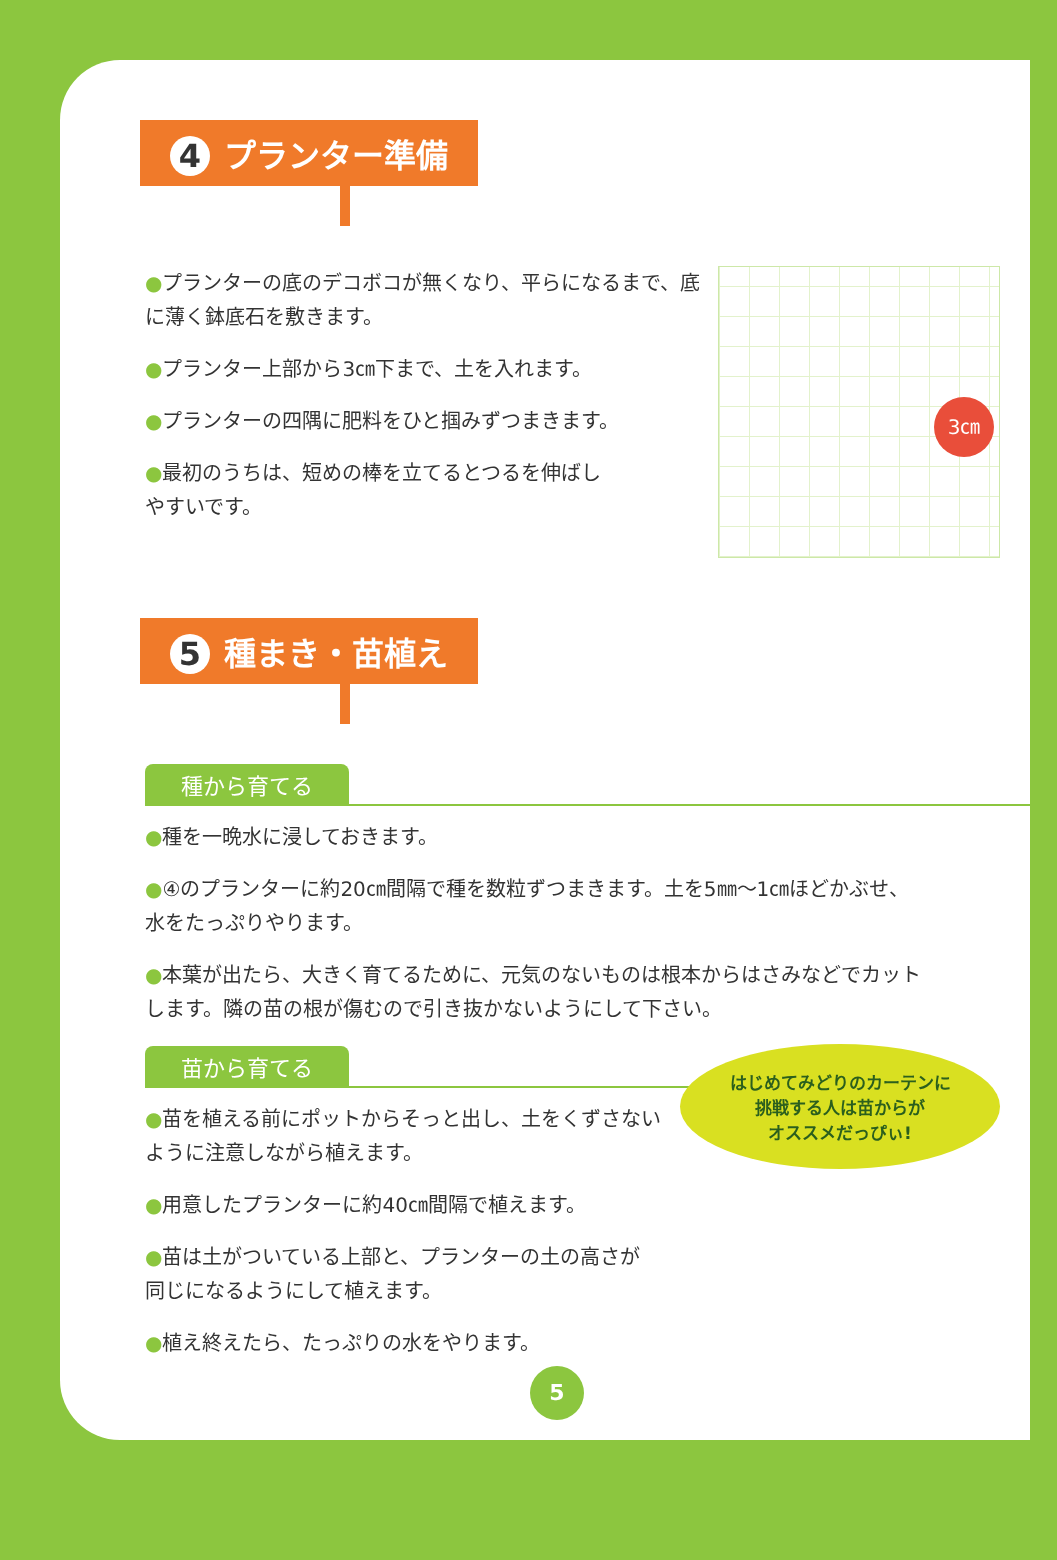4 プランター準備
3㎝
●プランターの底のデコボコが無くなり、平らになるまで、底
に薄く鉢底石を敷きます。
●プランター上部から3㎝下まで、土を入れます。
●プランターの四隅に肥料をひと掴みずつまきます。
●最初のうちは、短めの棒を立てるとつるを伸ばし
やすいです。
5 種まき・苗植え
種から育てる
●種を一晩水に浸しておきます。
●④のプランターに約20㎝間隔で種を数粒ずつまきます。土を5㎜～1㎝ほどかぶせ、
水をたっぷりやります。
●本葉が出たら、大きく育てるために、元気のないものは根本からはさみなどでカット
します。隣の苗の根が傷むので引き抜かないようにして下さい。
はじめてみどりのカーテンに
挑戦する人は苗からが
オススメだっぴぃ!
苗から育てる
●苗を植える前にポットからそっと出し、土をくずさない
ように注意しながら植えます。
●用意したプランターに約40㎝間隔で植えます。
●苗は土がついている上部と、プランターの土の高さが
同じになるようにして植えます。
●植え終えたら、たっぷりの水をやります。
5